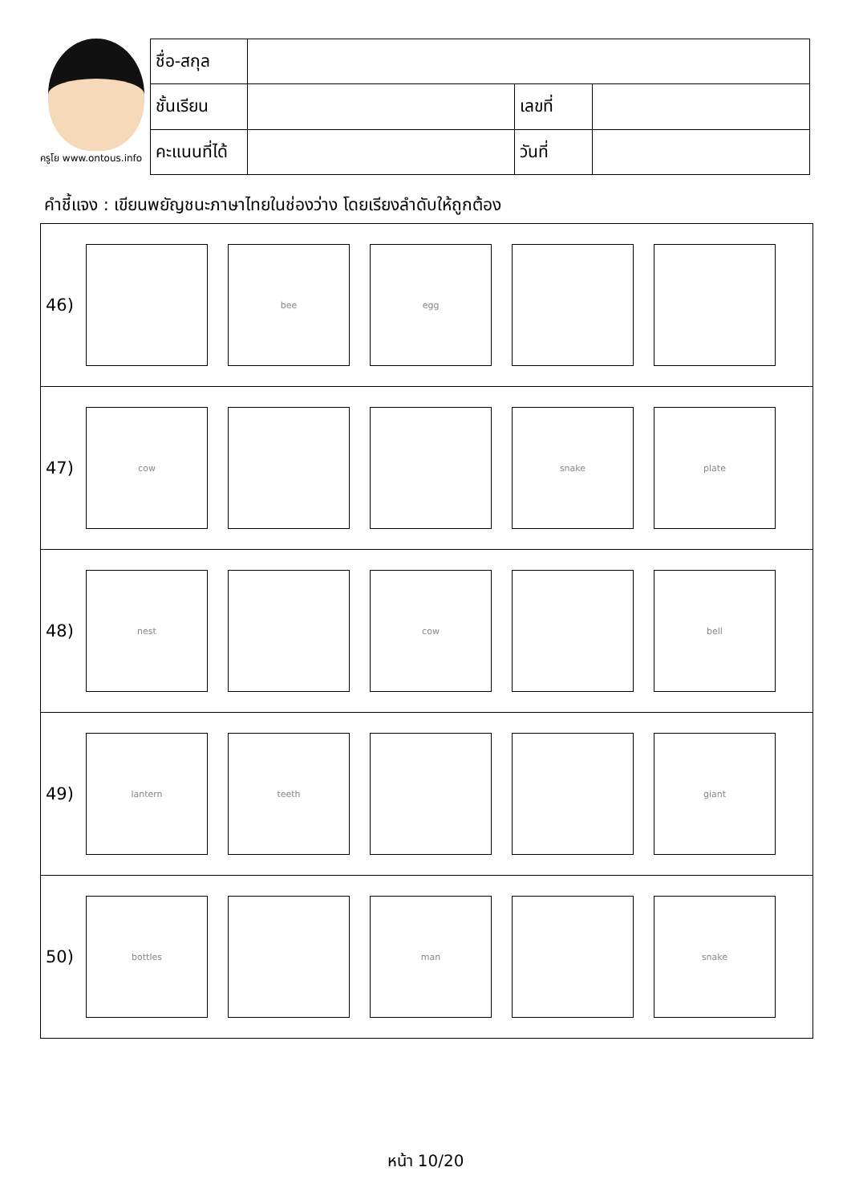ครูโย www.ontous.info
| ชื่อ-สกุล | | | |
| ชั้นเรียน | | เลขที่ | |
| คะแนนที่ได้ | | วันที่ | |
คำชี้แจง : เขียนพยัญชนะภาษาไทยในช่องว่าง โดยเรียงลำดับให้ถูกต้อง
46)
bee egg
47)
cow snake plate
48)
nest cow bell
49)
lantern teeth giant
50)
bottles man snake
หน้า 10/20